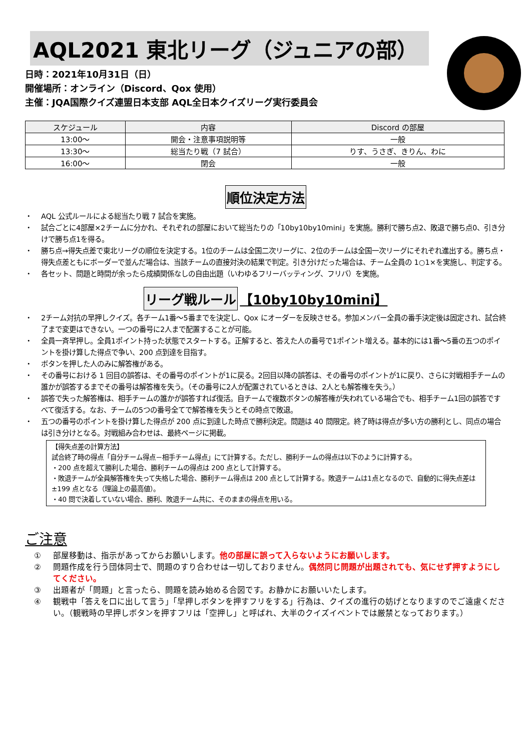AQL2021 東北リーグ（ジュニアの部）
日時：2021年10月31日（日）
開催場所：オンライン（Discord、Qox 使用）
主催：JQA国際クイズ連盟日本支部 AQL全日本クイズリーグ実行委員会
| スケジュール | 内容 | Discord の部屋 |
| --- | --- | --- |
| 13:00～ | 開会・注意事項説明等 | 一般 |
| 13:30～ | 総当たり戦（7 試合） | りす、うさぎ、きりん、わに |
| 16:00～ | 閉会 | 一般 |
順位決定方法
・ AQL 公式ルールによる総当たり戦 7 試合を実施。
・ 試合ごとに4部屋×2チームに分かれ、それぞれの部屋において総当たりの「10by10by10mini」を実施。勝利で勝ち点2、敗退で勝ち点0、引き分けで勝ち点1を得る。
・ 勝ち点→得失点差で東北リーグの順位を決定する。1位のチームは全国二次リーグに、2位のチームは全国一次リーグにそれぞれ進出する。勝ち点・得失点差ともにボーダーで並んだ場合は、当該チームの直接対決の結果で判定。引き分けだった場合は、チーム全員の 1○1×を実施し、判定する。
・ 各セット、問題と時間が余ったら成績関係なしの自由出題（いわゆるフリーバッティング、フリバ）を実施。
リーグ戦ルール 【10by10by10mini】
・ 2チーム対抗の早押しクイズ。各チーム1番～5番までを決定し、Qox にオーダーを反映させる。参加メンバー全員の番手決定後は固定され、試合終了まで変更はできない。一つの番号に2人まで配置することが可能。
・ 全員一斉早押し。全員1ポイント持った状態でスタートする。正解すると、答えた人の番号で1ポイント増える。基本的には1番～5番の五つのポイントを掛け算した得点で争い、200 点到達を目指す。
・ ボタンを押した人のみに解答権がある。
・ その番号における 1 回目の誤答は、その番号のポイントが1に戻る。2回目以降の誤答は、その番号のポイントが1に戻り、さらに対戦相手チームの誰かが誤答するまでその番号は解答権を失う。（その番号に2人が配置されているときは、2人とも解答権を失う。）
・ 誤答で失った解答権は、相手チームの誰かが誤答すれば復活。自チームで複数ボタンの解答権が失われている場合でも、相手チーム1回の誤答ですべて復活する。なお、チームの5つの番号全てで解答権を失うとその時点で敗退。
・ 五つの番号のポイントを掛け算した得点が 200 点に到達した時点で勝利決定。問題は 40 問限定。終了時は得点が多い方の勝利とし、同点の場合は引き分けとなる。対戦組み合わせは、最終ページに掲載。
【得失点差の計算方法】
試合終了時の得点「自分チーム得点－相手チーム得点」にて計算する。ただし、勝利チームの得点は以下のように計算する。
・200 点を超えて勝利した場合、勝利チームの得点は 200 点として計算する。
・敗退チームが全員解答権を失って失格した場合、勝利チーム得点は 200 点として計算する。敗退チームは1点となるので、自動的に得失点差は±199 点となる（理論上の最高値）。
・40 問で決着していない場合、勝利、敗退チーム共に、そのままの得点を用いる。
ご注意
① 部屋移動は、指示があってからお願いします。他の部屋に誤って入らないようにお願いします。
② 問題作成を行う団体同士で、問題のすり合わせは一切しておりません。偶然同じ問題が出題されても、気にせず押すようにしてください。
③ 出題者が「問題」と言ったら、問題を読み始める合図です。お静かにお願いいたします。
④ 観戦中「答えを口に出して言う」「早押しボタンを押すフリをする」行為は、クイズの進行の妨げとなりますのでご遠慮ください。（観戦時の早押しボタンを押すフリは「空押し」と呼ばれ、大半のクイズイベントでは厳禁となっております。）